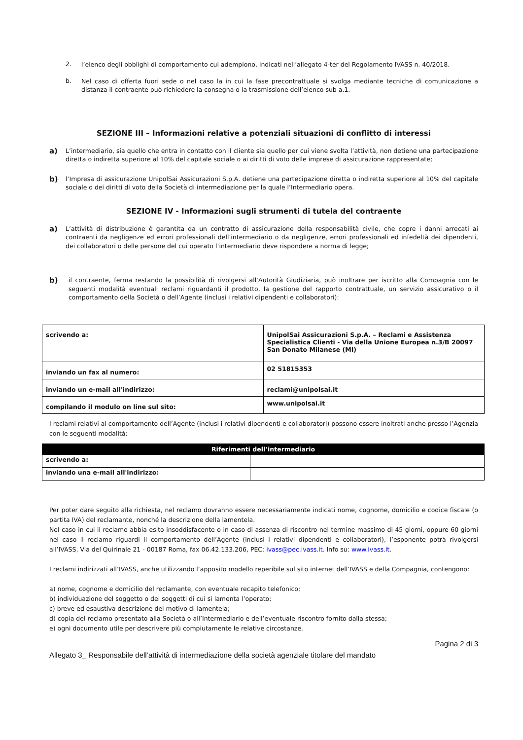2.
l’elenco degli obblighi di comportamento cui adempiono, indicati nell’allegato 4-ter del Regolamento IVASS n. 40/2018.
b.
Nel caso di offerta fuori sede o nel caso la in cui la fase precontrattuale si svolga mediante tecniche di comunicazione a distanza il contraente può richiedere la consegna o la trasmissione dell’elenco sub a.1.
SEZIONE III – Informazioni relative a potenziali situazioni di conflitto di interessi
a)
L’intermediario, sia quello che entra in contatto con il cliente sia quello per cui viene svolta l’attività, non detiene una partecipazione diretta o indiretta superiore al 10% del capitale sociale o ai diritti di voto delle imprese di assicurazione rappresentate;
b)
l’Impresa di assicurazione UnipolSai Assicurazioni S.p.A. detiene una partecipazione diretta o indiretta superiore al 10% del capitale sociale o dei diritti di voto della Società di intermediazione per la quale l’Intermediario opera.
SEZIONE IV - Informazioni sugli strumenti di tutela del contraente
a)
L’attività di distribuzione è garantita da un contratto di assicurazione della responsabilità civile, che copre i danni arrecati ai contraenti da negligenze ed errori professionali dell’intermediario o da negligenze, errori professionali ed infedeltà dei dipendenti, dei collaboratori o delle persone del cui operato l’intermediario deve rispondere a norma di legge;
b)
il contraente, ferma restando la possibilità di rivolgersi all’Autorità Giudiziaria, può inoltrare per iscritto alla Compagnia con le seguenti modalità eventuali reclami riguardanti il prodotto, la gestione del rapporto contrattuale, un servizio assicurativo o il comportamento della Società o dell’Agente (inclusi i relativi dipendenti e collaboratori):
| scrivendo a: | UnipolSai Assicurazioni S.p.A. – Reclami e Assistenza Specialistica Clienti - Via della Unione Europea n.3/B 20097 San Donato Milanese (MI) |
| inviando un fax al numero: | 02 51815353 |
| inviando un e-mail all'indirizzo: | reclami@unipolsai.it |
| compilando il modulo on line sul sito: | www.unipolsai.it |
I reclami relativi al comportamento dell’Agente (inclusi i relativi dipendenti e collaboratori) possono essere inoltrati anche presso l’Agenzia con le seguenti modalità:
| Riferimenti dell’intermediario | |
| --- | --- |
| scrivendo a: | |
| inviando una e-mail all'indirizzo: | |
Per poter dare seguito alla richiesta, nel reclamo dovranno essere necessariamente indicati nome, cognome, domicilio e codice fiscale (o partita IVA) del reclamante, nonché la descrizione della lamentela.
Nel caso in cui il reclamo abbia esito insoddisfacente o in caso di assenza di riscontro nel termine massimo di 45 giorni, oppure 60 giorni nel caso il reclamo riguardi il comportamento dell’Agente (inclusi i relativi dipendenti e collaboratori), l’esponente potrà rivolgersi all’IVASS, Via del Quirinale 21 - 00187 Roma, fax 06.42.133.206, PEC: ivass@pec.ivass.it. Info su: www.ivass.it.
I reclami indirizzati all’IVASS, anche utilizzando l’apposito modello reperibile sul sito internet dell’IVASS e della Compagnia, contengono:
a) nome, cognome e domicilio del reclamante, con eventuale recapito telefonico;
b) individuazione del soggetto o dei soggetti di cui si lamenta l’operato;
c) breve ed esaustiva descrizione del motivo di lamentela;
d) copia del reclamo presentato alla Società o all’Intermediario e dell’eventuale riscontro fornito dalla stessa;
e) ogni documento utile per descrivere più compiutamente le relative circostanze.
Pagina 2 di 3
Allegato 3_ Responsabile dell’attività di intermediazione della società agenziale titolare del mandato